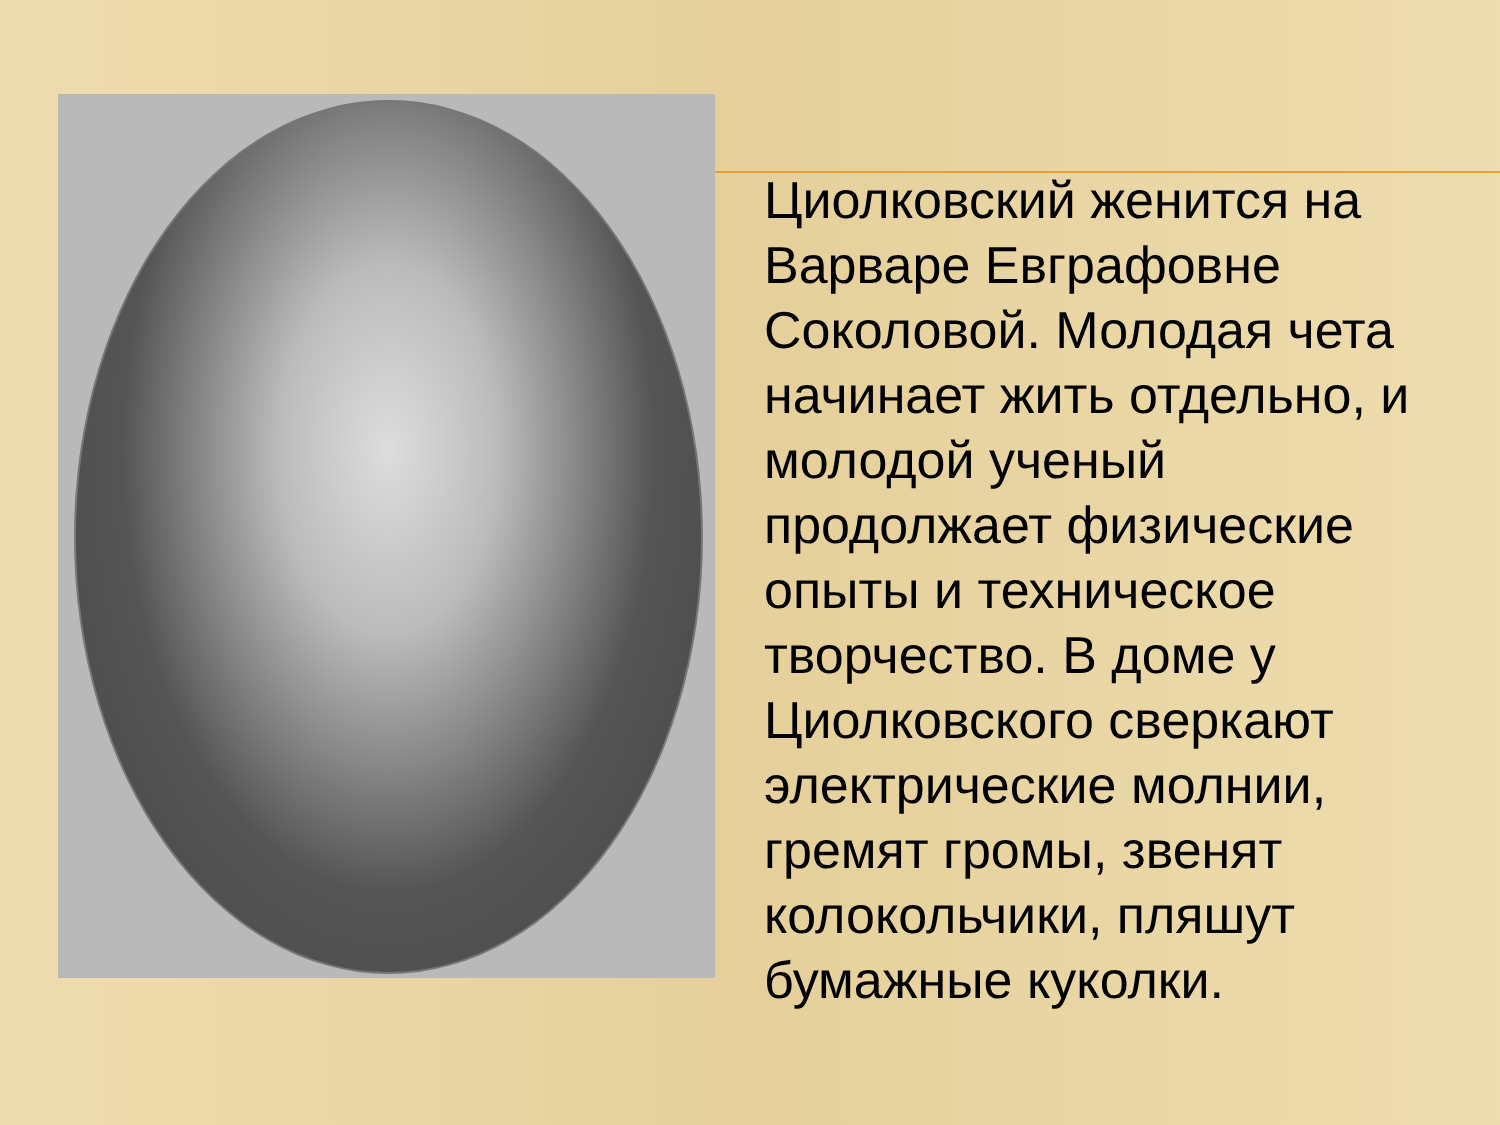Циолковский женится на Варваре Евграфовне Соколовой. Молодая чета начинает жить отдельно, и молодой ученый продолжает физические опыты и техническое творчество. В доме у Циолковского сверкают электрические молнии, гремят громы, звенят колокольчики, пляшут бумажные куколки.